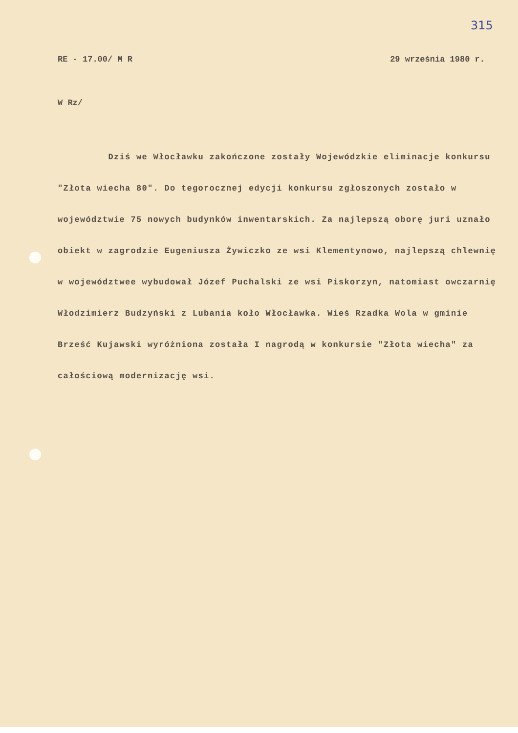315
RE - 17.00/ M R 29 września 1980 r.
W Rz/
Dziś we Włocławku zakończone zostały Wojewódzkie eliminacje konkursu "Złota wiecha 80". Do tegorocznej edycji konkursu zgłoszonych zostało w województwie 75 nowych budynków inwentarskich. Za najlepszą oborę juri uznało obiekt w zagrodzie Eugeniusza Żywiczko ze wsi Klementynowo, najlepszą chlewnię w województwee wybudował Józef Puchalski ze wsi Piskorzyn, natomiast owczarnię Włodzimierz Budzyński z Lubania koło Włocławka. Wieś Rzadka Wola w gminie Brześć Kujawski wyróżniona została I nagrodą w konkursie "Złota wiecha" za całościową modernizację wsi.